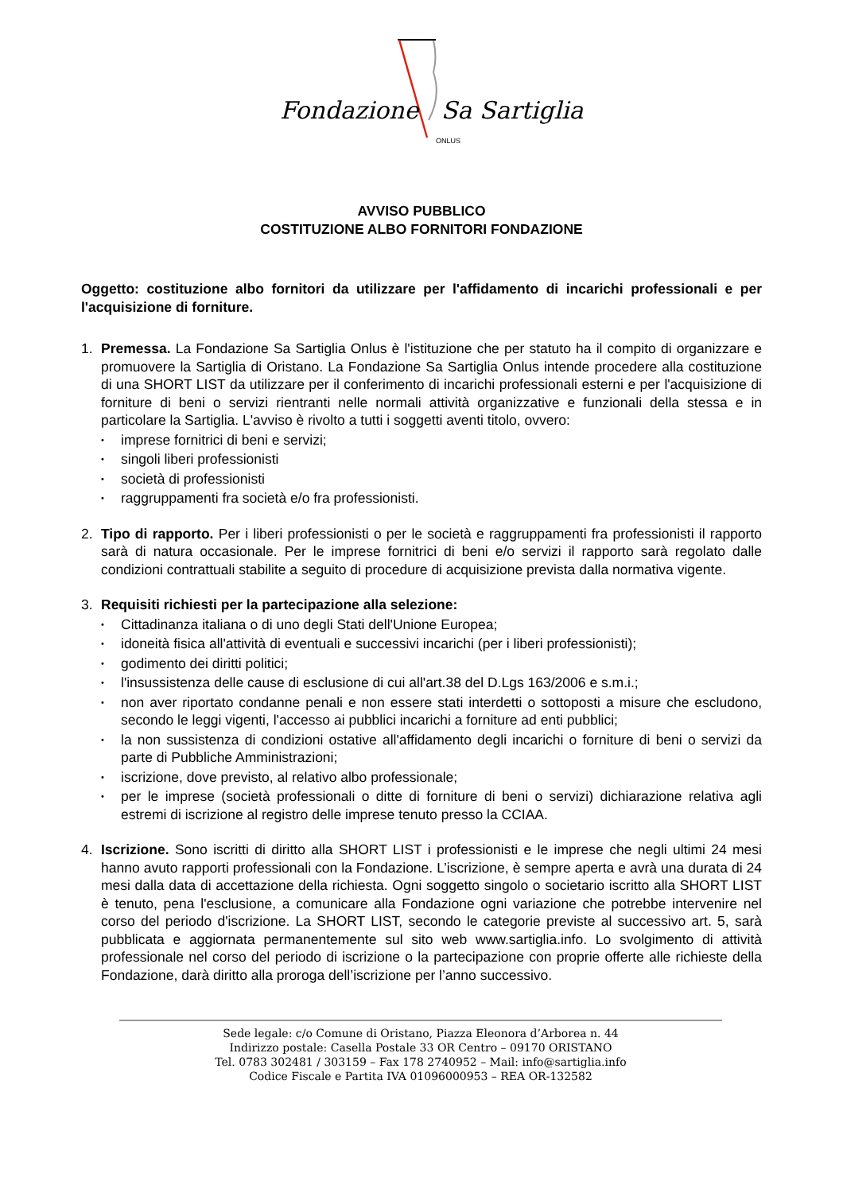Fondazione Sa Sartiglia
ONLUS
AVVISO PUBBLICO
COSTITUZIONE ALBO FORNITORI FONDAZIONE
Oggetto: costituzione albo fornitori da utilizzare per l'affidamento di incarichi professionali e per l'acquisizione di forniture.
1. Premessa. La Fondazione Sa Sartiglia Onlus è l'istituzione che per statuto ha il compito di organizzare e promuovere la Sartiglia di Oristano. La Fondazione Sa Sartiglia Onlus intende procedere alla costituzione di una SHORT LIST da utilizzare per il conferimento di incarichi professionali esterni e per l'acquisizione di forniture di beni o servizi rientranti nelle normali attività organizzative e funzionali della stessa e in particolare la Sartiglia. L'avviso è rivolto a tutti i soggetti aventi titolo, ovvero:
• imprese fornitrici di beni e servizi;
• singoli liberi professionisti
• società di professionisti
• raggruppamenti fra società e/o fra professionisti.
2. Tipo di rapporto. Per i liberi professionisti o per le società e raggruppamenti fra professionisti il rapporto sarà di natura occasionale. Per le imprese fornitrici di beni e/o servizi il rapporto sarà regolato dalle condizioni contrattuali stabilite a seguito di procedure di acquisizione prevista dalla normativa vigente.
3. Requisiti richiesti per la partecipazione alla selezione:
• Cittadinanza italiana o di uno degli Stati dell'Unione Europea;
• idoneità fisica all'attività di eventuali e successivi incarichi (per i liberi professionisti);
• godimento dei diritti politici;
• l'insussistenza delle cause di esclusione di cui all'art.38 del D.Lgs 163/2006 e s.m.i.;
• non aver riportato condanne penali e non essere stati interdetti o sottoposti a misure che escludono, secondo le leggi vigenti, l'accesso ai pubblici incarichi a forniture ad enti pubblici;
• la non sussistenza di condizioni ostative all'affidamento degli incarichi o forniture di beni o servizi da parte di Pubbliche Amministrazioni;
• iscrizione, dove previsto, al relativo albo professionale;
• per le imprese (società professionali o ditte di forniture di beni o servizi) dichiarazione relativa agli estremi di iscrizione al registro delle imprese tenuto presso la CCIAA.
4. Iscrizione. Sono iscritti di diritto alla SHORT LIST i professionisti e le imprese che negli ultimi 24 mesi hanno avuto rapporti professionali con la Fondazione. L’iscrizione, è sempre aperta e avrà una durata di 24 mesi dalla data di accettazione della richiesta. Ogni soggetto singolo o societario iscritto alla SHORT LIST è tenuto, pena l'esclusione, a comunicare alla Fondazione ogni variazione che potrebbe intervenire nel corso del periodo d'iscrizione. La SHORT LIST, secondo le categorie previste al successivo art. 5, sarà pubblicata e aggiornata permanentemente sul sito web www.sartiglia.info. Lo svolgimento di attività professionale nel corso del periodo di iscrizione o la partecipazione con proprie offerte alle richieste della Fondazione, darà diritto alla proroga dell’iscrizione per l’anno successivo.
Sede legale: c/o Comune di Oristano, Piazza Eleonora d’Arborea n. 44
Indirizzo postale: Casella Postale 33 OR Centro – 09170 ORISTANO
Tel. 0783 302481 / 303159 – Fax 178 2740952 – Mail: info@sartiglia.info
Codice Fiscale e Partita IVA 01096000953 – REA OR-132582